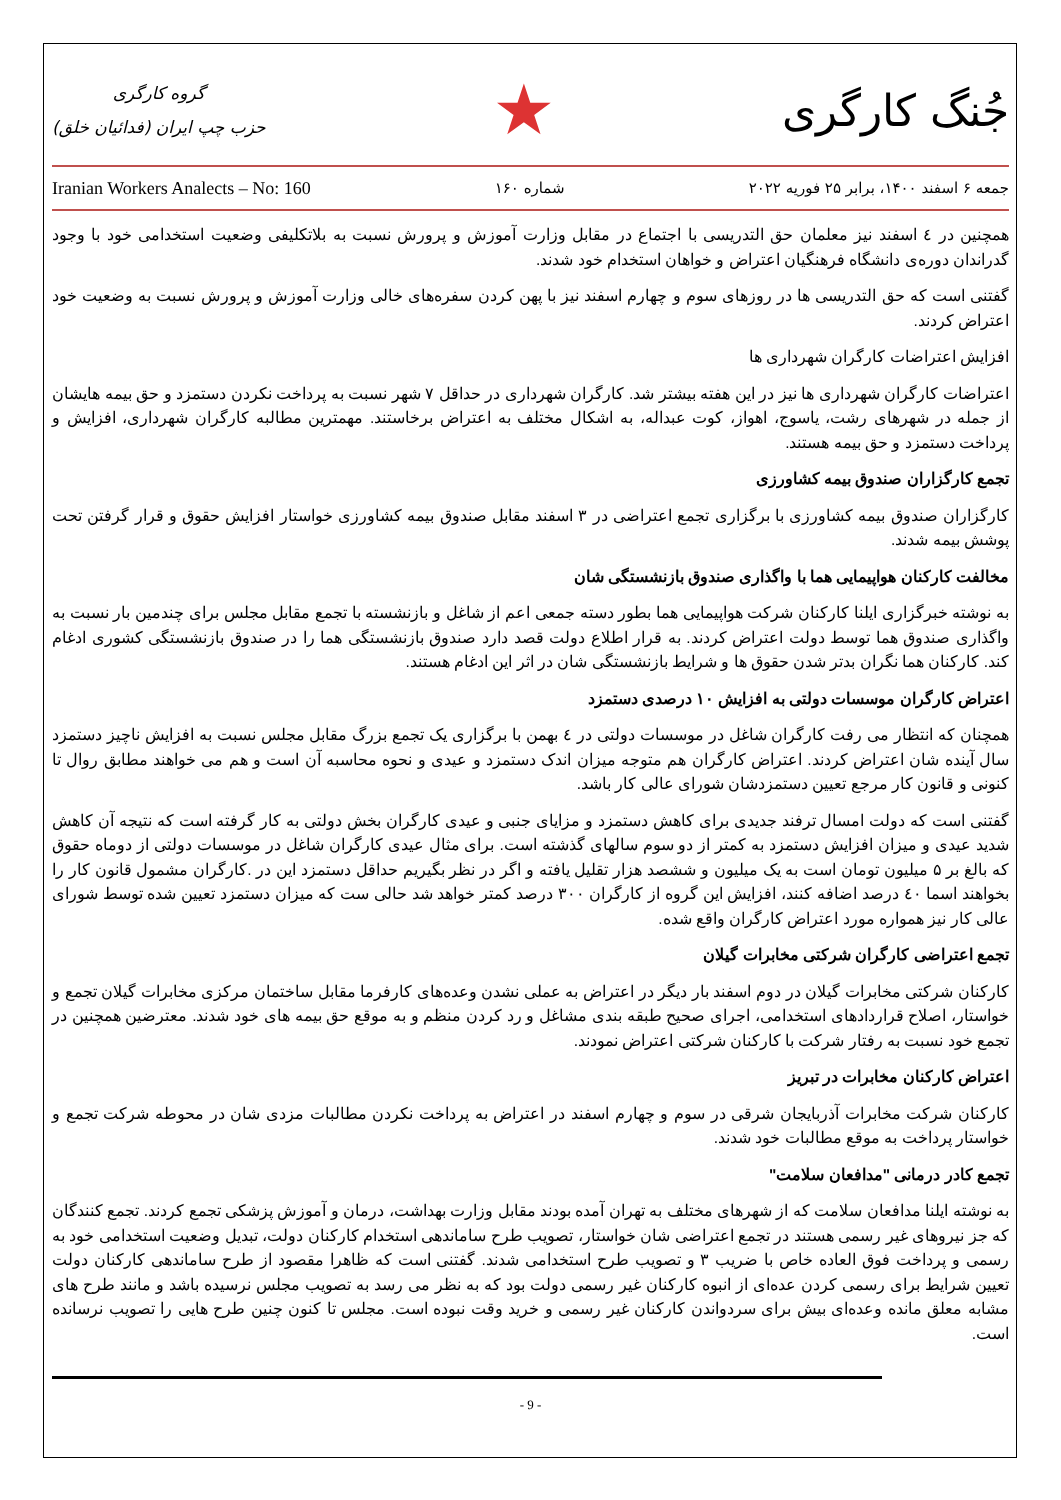گروه کارگری
حزب چپ ایران (فدائیان خلق)
★
جُنگ کارگری
Iranian Workers Analects – No: 160 شماره ۱۶۰ جمعه ۶ اسفند ۱۴۰۰، برابر ۲۵ فوریه ۲۰۲۲
همچنین در ٤ اسفند نیز معلمان حق التدریسی با اجتماع در مقابل وزارت آموزش و پرورش نسبت به بلاتکلیفی وضعیت استخدامی خود با وجود گدراندان دوره‌ی دانشگاه فرهنگیان اعتراض و خواهان استخدام خود شدند.
گفتنی است که حق التدریسی ها در روزهای سوم و چهارم اسفند نیز با پهن کردن سفره‌های خالی وزارت آموزش و پرورش نسبت به وضعیت خود اعتراض کردند.
افزایش اعتراضات کارگران شهرداری ها
اعتراضات کارگران شهرداری ها نیز در این هفته بیشتر شد. کارگران شهرداری در حداقل ۷ شهر نسبت به پرداخت نکردن دستمزد و حق بیمه هایشان از جمله در شهرهای رشت، یاسوج، اهواز، کوت عبداله، به اشکال مختلف به اعتراض برخاستند. مهمترین مطالبه کارگران شهرداری، افزایش و پرداخت دستمزد و حق بیمه هستند.
تجمع کارگزاران صندوق بیمه کشاورزی
کارگزاران صندوق بیمه کشاورزی با برگزاری تجمع اعتراضی در ۳ اسفند مقابل صندوق بیمه کشاورزی خواستار افزایش حقوق و قرار گرفتن تحت پوشش بیمه شدند.
مخالفت کارکنان هواپیمایی هما با واگذاری صندوق بازنشستگی شان
به نوشته خبرگزاری ایلنا کارکنان شرکت هواپیمایی هما بطور دسته جمعی اعم از شاغل و بازنشسته با تجمع مقابل مجلس برای چندمین بار نسبت به واگذاری صندوق هما توسط دولت اعتراض کردند. به قرار اطلاع دولت قصد دارد صندوق بازنشستگی هما را در صندوق بازنشستگی کشوری ادغام کند. کارکنان هما نگران بدتر شدن حقوق ها و شرایط بازنشستگی شان در اثر این ادغام هستند.
اعتراض کارگران موسسات دولتی به افزایش ۱۰ درصدی دستمزد
همچنان که انتظار می رفت کارگران شاغل در موسسات دولتی در ٤ بهمن با برگزاری یک تجمع بزرگ مقابل مجلس نسبت به افزایش ناچیز دستمزد سال آینده شان اعتراض کردند. اعتراض کارگران هم متوجه میزان اندک دستمزد و عیدی و نحوه محاسبه آن است و هم می خواهند مطابق روال تا کنونی و قانون کار مرجع تعیین دستمزدشان شورای عالی کار باشد.
گفتنی است که دولت امسال ترفند جدیدی برای کاهش دستمزد و مزایای جنبی و عیدی کارگران بخش دولتی به کار گرفته است که نتیجه آن کاهش شدید عیدی و میزان افزایش دستمزد به کمتر از دو سوم سالهای گذشته است. برای مثال عیدی کارگران شاغل در موسسات دولتی از دوماه حقوق که بالغ بر ۵ میلیون تومان است به یک میلیون و ششصد هزار تقلیل یافته و اگر در نظر بگیریم حداقل دستمزد این در .کارگران مشمول قانون کار را بخواهند اسما ٤٠ درصد اضافه کنند، افزایش این گروه از کارگران ۳۰۰ درصد کمتر خواهد شد حالی ست که میزان دستمزد تعیین شده توسط شورای عالی کار نیز همواره مورد اعتراض کارگران واقع شده.
تجمع اعتراضی کارگران شرکتی مخابرات گیلان
کارکنان شرکتی مخابرات گیلان در دوم اسفند بار دیگر در اعتراض به عملی نشدن وعده‌های کارفرما مقابل ساختمان مرکزی مخابرات گیلان تجمع و خواستار، اصلاح قراردادهای استخدامی، اجرای صحیح طبقه بندی مشاغل و رد کردن منظم و به موقع حق بیمه های خود شدند. معترضین همچنین در تجمع خود نسبت به رفتار شرکت با کارکنان شرکتی اعتراض نمودند.
اعتراض کارکنان مخابرات در تبریز
کارکنان شرکت مخابرات آذربایجان شرقی در سوم و چهارم اسفند در اعتراض به پرداخت نکردن مطالبات مزدی شان در محوطه شرکت تجمع و خواستار پرداخت به موقع مطالبات خود شدند.
تجمع کادر درمانی "مدافعان سلامت"
به نوشته ایلنا مدافعان سلامت که از شهرهای مختلف به تهران آمده بودند مقابل وزارت بهداشت، درمان و آموزش پزشکی تجمع کردند. تجمع کنندگان که جز نیروهای غیر رسمی هستند در تجمع اعتراضی شان خواستار، تصویب طرح ساماندهی استخدام کارکنان دولت، تبدیل وضعیت استخدامی خود به رسمی و پرداخت فوق العاده خاص با ضریب ۳ و تصویب طرح استخدامی شدند. گفتنی است که ظاهرا مقصود از طرح ساماندهی کارکنان دولت تعیین شرایط برای رسمی کردن عده‌ای از انبوه کارکنان غیر رسمی دولت بود که به نظر می رسد به تصویب مجلس نرسیده باشد و مانند طرح های مشابه معلق مانده وعده‌ای بیش برای سردواندن کارکنان غیر رسمی و خرید وقت نبوده است. مجلس تا کنون چنین طرح هایی را تصویب نرسانده است.
- 9 -